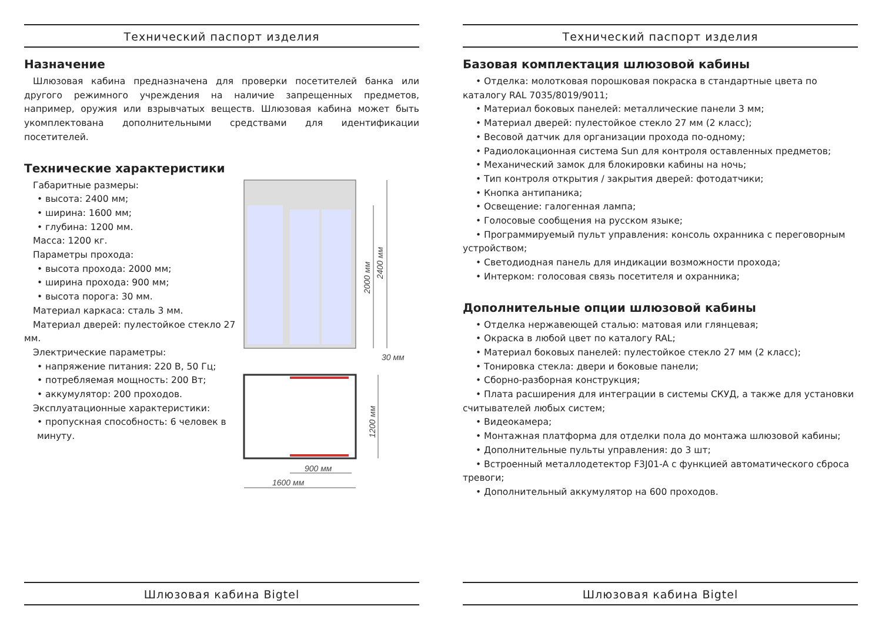Технический паспорт изделия
Назначение
Шлюзовая кабина предназначена для проверки посетителей банка или другого режимного учреждения на наличие запрещенных предметов, например, оружия или взрывчатых веществ. Шлюзовая кабина может быть укомплектована дополнительными средствами для идентификации посетителей.
Технические характеристики
Габаритные размеры:
• высота: 2400 мм;
• ширина: 1600 мм;
• глубина: 1200 мм.
Масса: 1200 кг.
Параметры прохода:
• высота прохода: 2000 мм;
• ширина прохода: 900 мм;
• высота порога: 30 мм.
Материал каркаса: сталь 3 мм.
Материал дверей: пулестойкое стекло 27 мм.
Электрические параметры:
• напряжение питания: 220 В, 50 Гц;
• потребляемая мощность: 200 Вт;
• аккумулятор: 200 проходов.
Эксплуатационные характеристики:
• пропускная способность: 6 человек в минуту.
2400 мм
2000 мм
30 мм
1200 мм
900 мм
1600 мм
Шлюзовая кабина Bigtel
Технический паспорт изделия
Базовая комплектация шлюзовой кабины
• Отделка: молотковая порошковая покраска в стандартные цвета по каталогу RAL 7035/8019/9011;
• Материал боковых панелей: металлические панели 3 мм;
• Материал дверей: пулестойкое стекло 27 мм (2 класс);
• Весовой датчик для организации прохода по-одному;
• Радиолокационная система Sun для контроля оставленных предметов;
• Механический замок для блокировки кабины на ночь;
• Тип контроля открытия / закрытия дверей: фотодатчики;
• Кнопка антипаника;
• Освещение: галогенная лампа;
• Голосовые сообщения на русском языке;
• Программируемый пульт управления: консоль охранника с переговорным устройством;
• Светодиодная панель для индикации возможности прохода;
• Интерком: голосовая связь посетителя и охранника;
Дополнительные опции шлюзовой кабины
• Отделка нержавеющей сталью: матовая или глянцевая;
• Окраска в любой цвет по каталогу RAL;
• Материал боковых панелей: пулестойкое стекло 27 мм (2 класс);
• Тонировка стекла: двери и боковые панели;
• Сборно-разборная конструкция;
• Плата расширения для интеграции в системы СКУД, а также для установки считывателей любых систем;
• Видеокамера;
• Монтажная платформа для отделки пола до монтажа шлюзовой кабины;
• Дополнительные пульты управления: до 3 шт;
• Встроенный металлодетектор F3J01-A с функцией автоматического сброса тревоги;
• Дополнительный аккумулятор на 600 проходов.
Шлюзовая кабина Bigtel